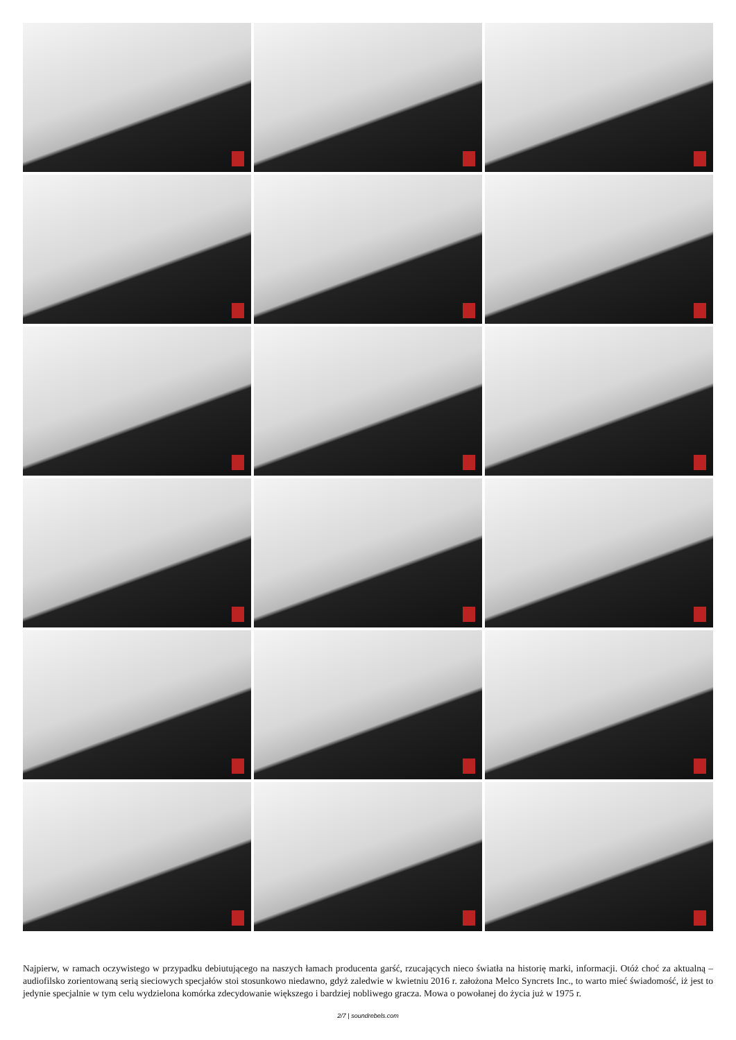Najpierw, w ramach oczywistego w przypadku debiutującego na naszych łamach producenta garść, rzucających nieco światła na historię marki, informacji. Otóż choć za aktualną – audiofilsko zorientowaną serią sieciowych specjałów stoi stosunkowo niedawno, gdyż zaledwie w kwietniu 2016 r. założona Melco Syncrets Inc., to warto mieć świadomość, iż jest to jedynie specjalnie w tym celu wydzielona komórka zdecydowanie większego i bardziej nobliwego gracza. Mowa o powołanej do życia już w 1975 r.
2/7 | soundrebels.com